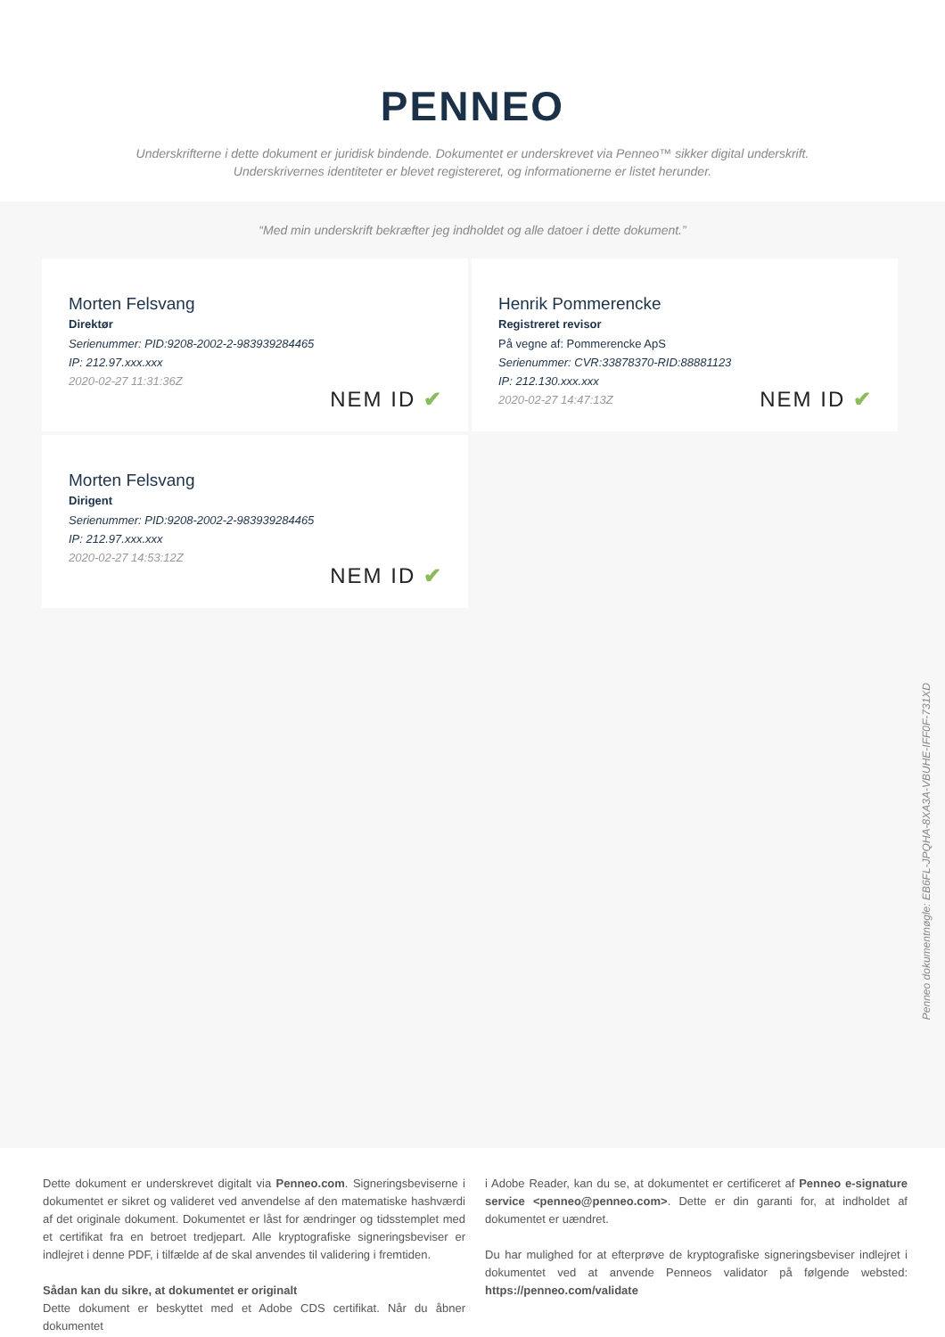PENNEO
Underskrifterne i dette dokument er juridisk bindende. Dokumentet er underskrevet via Penneo™ sikker digital underskrift.
Underskrivernes identiteter er blevet registereret, og informationerne er listet herunder.
“Med min underskrift bekræfter jeg indholdet og alle datoer i dette dokument.”
Morten Felsvang
Direktør
Serienummer: PID:9208-2002-2-983939284465
IP: 212.97.xxx.xxx
2020-02-27 11:31:36Z
NEM ID ✔
Henrik Pommerencke
Registreret revisor
På vegne af: Pommerencke ApS
Serienummer: CVR:33878370-RID:88881123
IP: 212.130.xxx.xxx
2020-02-27 14:47:13Z
NEM ID ✔
Morten Felsvang
Dirigent
Serienummer: PID:9208-2002-2-983939284465
IP: 212.97.xxx.xxx
2020-02-27 14:53:12Z
NEM ID ✔
Penneo dokumentnøgle: EB6FL-JPQHA-8XA3A-VBUHE-IFF0F-731XD
Dette dokument er underskrevet digitalt via Penneo.com. Signeringsbeviserne i dokumentet er sikret og valideret ved anvendelse af den matematiske hashværdi af det originale dokument. Dokumentet er låst for ændringer og tidsstemplet med et certifikat fra en betroet tredjepart. Alle kryptografiske signeringsbeviser er indlejret i denne PDF, i tilfælde af de skal anvendes til validering i fremtiden.
Sådan kan du sikre, at dokumentet er originalt
Dette dokument er beskyttet med et Adobe CDS certifikat. Når du åbner dokumentet
i Adobe Reader, kan du se, at dokumentet er certificeret af Penneo e-signature service <penneo@penneo.com>. Dette er din garanti for, at indholdet af dokumentet er uændret.
Du har mulighed for at efterprøve de kryptografiske signeringsbeviser indlejret i dokumentet ved at anvende Penneos validator på følgende websted: https://penneo.com/validate